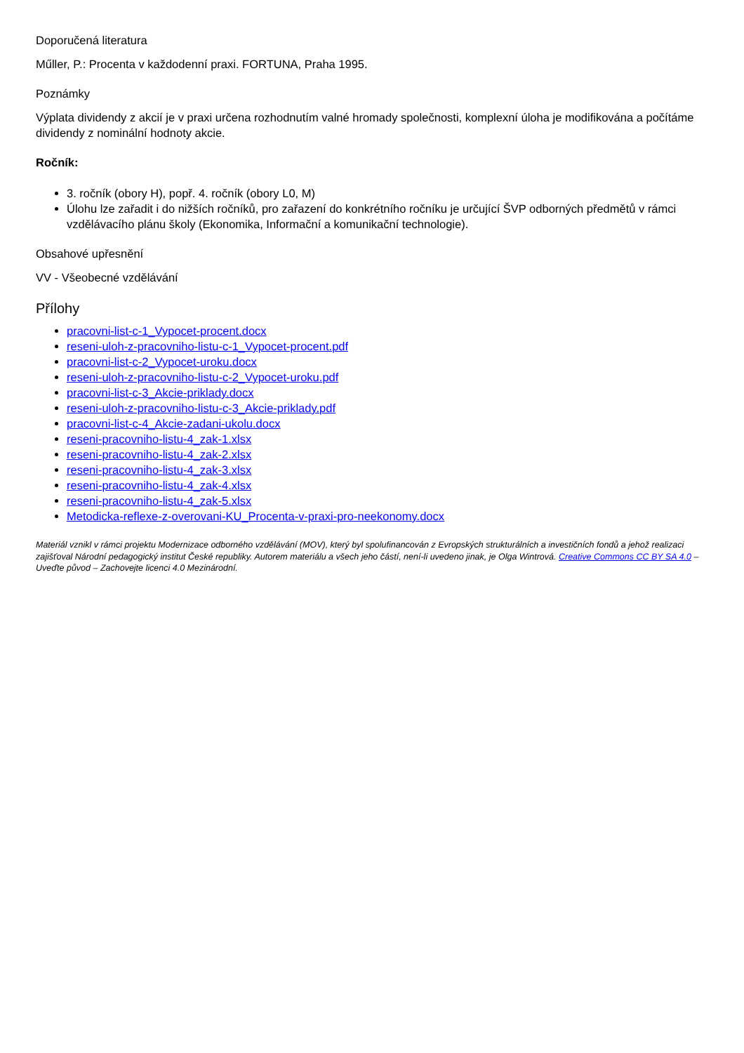Doporučená literatura
Műller, P.: Procenta v každodenní praxi. FORTUNA, Praha 1995.
Poznámky
Výplata dividendy z akcií je v praxi určena rozhodnutím valné hromady společnosti, komplexní úloha je modifikována a počítáme dividendy z nominální hodnoty akcie.
Ročník:
3. ročník (obory H), popř. 4. ročník (obory L0, M)
Úlohu lze zařadit i do nižších ročníků, pro zařazení do konkrétního ročníku je určující ŠVP odborných předmětů v rámci vzdělávacího plánu školy (Ekonomika, Informační a komunikační technologie).
Obsahové upřesnění
VV - Všeobecné vzdělávání
Přílohy
pracovni-list-c-1_Vypocet-procent.docx
reseni-uloh-z-pracovniho-listu-c-1_Vypocet-procent.pdf
pracovni-list-c-2_Vypocet-uroku.docx
reseni-uloh-z-pracovniho-listu-c-2_Vypocet-uroku.pdf
pracovni-list-c-3_Akcie-priklady.docx
reseni-uloh-z-pracovniho-listu-c-3_Akcie-priklady.pdf
pracovni-list-c-4_Akcie-zadani-ukolu.docx
reseni-pracovniho-listu-4_zak-1.xlsx
reseni-pracovniho-listu-4_zak-2.xlsx
reseni-pracovniho-listu-4_zak-3.xlsx
reseni-pracovniho-listu-4_zak-4.xlsx
reseni-pracovniho-listu-4_zak-5.xlsx
Metodicka-reflexe-z-overovani-KU_Procenta-v-praxi-pro-neekonomy.docx
Materiál vznikl v rámci projektu Modernizace odborného vzdělávání (MOV), který byl spolufinancován z Evropských strukturálních a investičních fondů a jehož realizaci zajišťoval Národní pedagogický institut České republiky. Autorem materiálu a všech jeho částí, není-li uvedeno jinak, je Olga Wintrová. Creative Commons CC BY SA 4.0 – Uveďte původ – Zachovejte licenci 4.0 Mezinárodní.